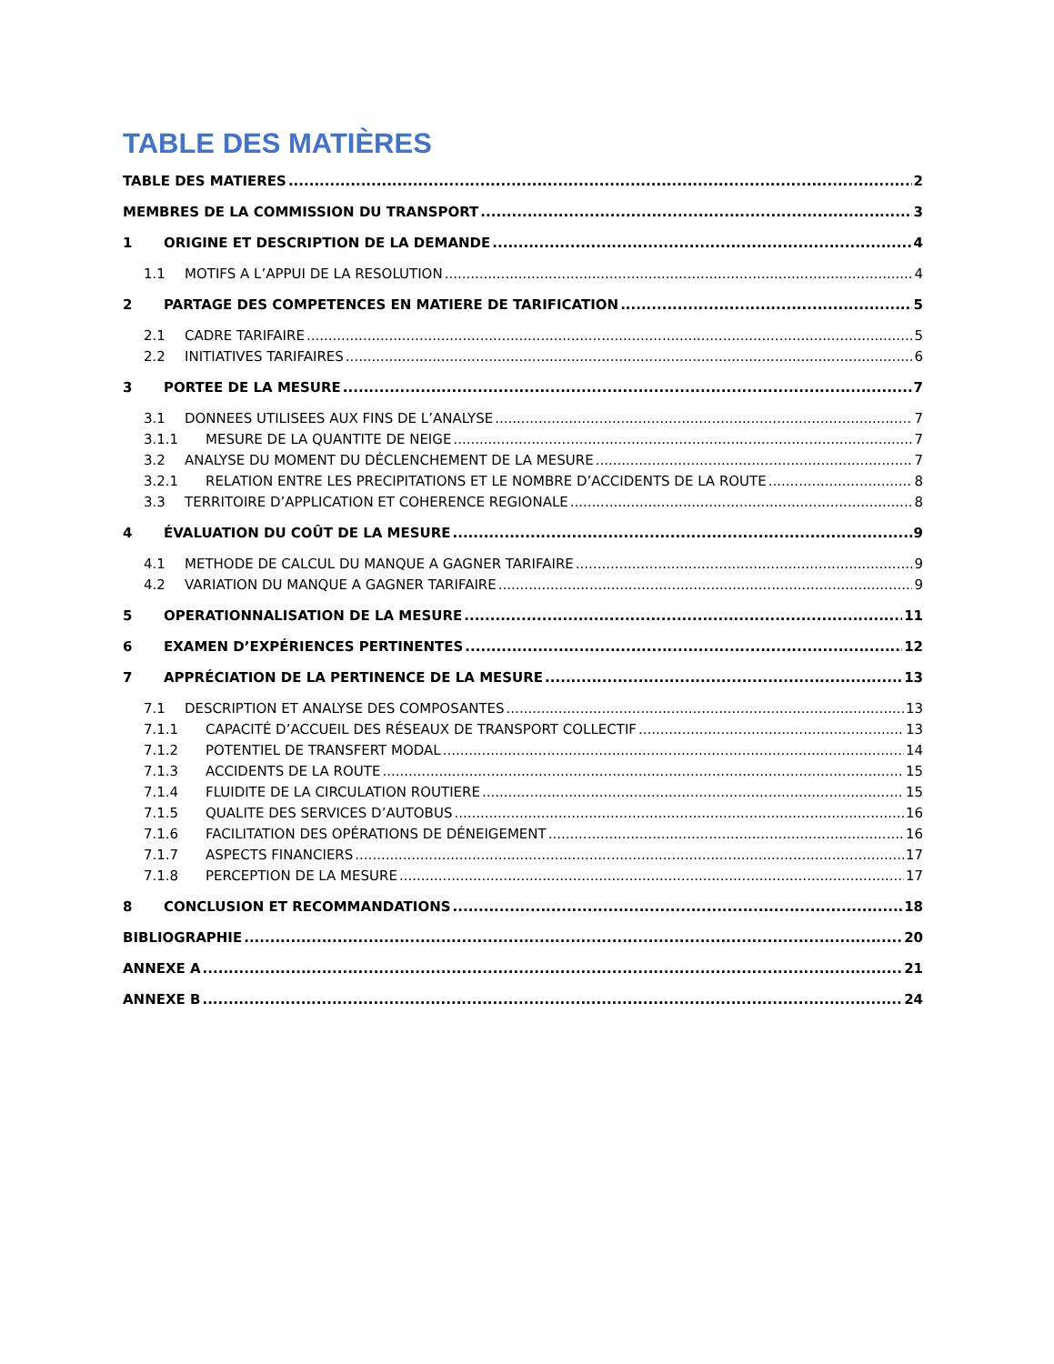TABLE DES MATIÈRES
TABLE DES MATIERES 2
MEMBRES DE LA COMMISSION DU TRANSPORT 3
1 ORIGINE ET DESCRIPTION DE LA DEMANDE 4
1.1 MOTIFS A L’APPUI DE LA RESOLUTION 4
2 PARTAGE DES COMPETENCES EN MATIERE DE TARIFICATION 5
2.1 CADRE TARIFAIRE 5
2.2 INITIATIVES TARIFAIRES 6
3 PORTEE DE LA MESURE 7
3.1 DONNEES UTILISEES AUX FINS DE L’ANALYSE 7
3.1.1 MESURE DE LA QUANTITE DE NEIGE 7
3.2 ANALYSE DU MOMENT DU DÉCLENCHEMENT DE LA MESURE 7
3.2.1 RELATION ENTRE LES PRECIPITATIONS ET LE NOMBRE D’ACCIDENTS DE LA ROUTE 8
3.3 TERRITOIRE D’APPLICATION ET COHERENCE REGIONALE 8
4 ÉVALUATION DU COÛT DE LA MESURE 9
4.1 METHODE DE CALCUL DU MANQUE A GAGNER TARIFAIRE 9
4.2 VARIATION DU MANQUE A GAGNER TARIFAIRE 9
5 OPERATIONNALISATION DE LA MESURE 11
6 EXAMEN D’EXPÉRIENCES PERTINENTES 12
7 APPRÉCIATION DE LA PERTINENCE DE LA MESURE 13
7.1 DESCRIPTION ET ANALYSE DES COMPOSANTES 13
7.1.1 CAPACITÉ D’ACCUEIL DES RÉSEAUX DE TRANSPORT COLLECTIF 13
7.1.2 POTENTIEL DE TRANSFERT MODAL 14
7.1.3 ACCIDENTS DE LA ROUTE 15
7.1.4 FLUIDITE DE LA CIRCULATION ROUTIERE 15
7.1.5 QUALITE DES SERVICES D’AUTOBUS 16
7.1.6 FACILITATION DES OPÉRATIONS DE DÉNEIGEMENT 16
7.1.7 ASPECTS FINANCIERS 17
7.1.8 PERCEPTION DE LA MESURE 17
8 CONCLUSION ET RECOMMANDATIONS 18
BIBLIOGRAPHIE 20
ANNEXE A 21
ANNEXE B 24